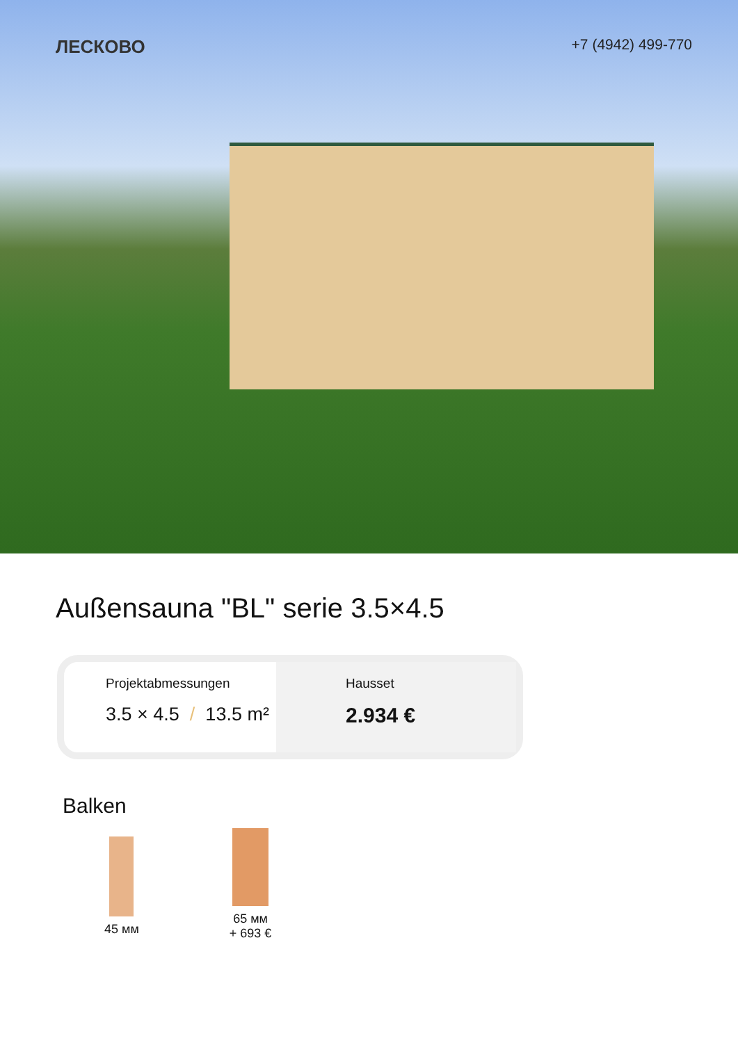ЛЕСКОВО
+7 (4942) 499-770
Außensauna "BL" serie 3.5×4.5
Projektabmessungen
3.5 × 4.5 / 13.5 m²
Hausset
2.934 €
Balken
45 мм
65 мм
+ 693 €